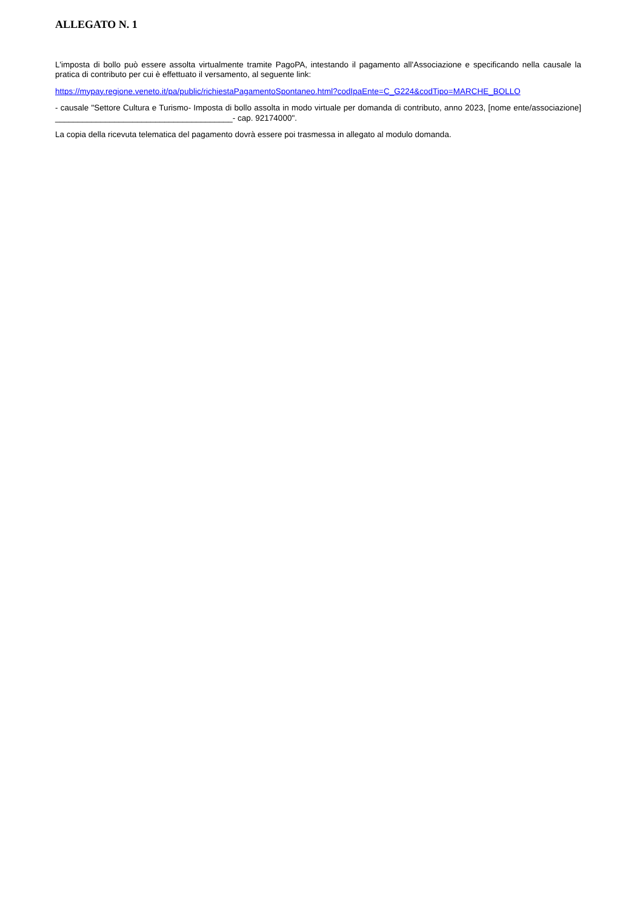ALLEGATO N. 1
L'imposta di bollo può essere assolta virtualmente tramite PagoPA, intestando il pagamento all'Associazione e specificando nella causale la pratica di contributo per cui è effettuato il versamento, al seguente link:
https://mypay.regione.veneto.it/pa/public/richiestaPagamentoSpontaneo.html?codIpaEnte=C_G224&codTipo=MARCHE_BOLLO
- causale "Settore Cultura e Turismo- Imposta di bollo assolta in modo virtuale per domanda di contributo, anno 2023, [nome ente/associazione] _______________________________________- cap. 92174000".
La copia della ricevuta telematica del pagamento dovrà essere poi trasmessa in allegato al modulo domanda.